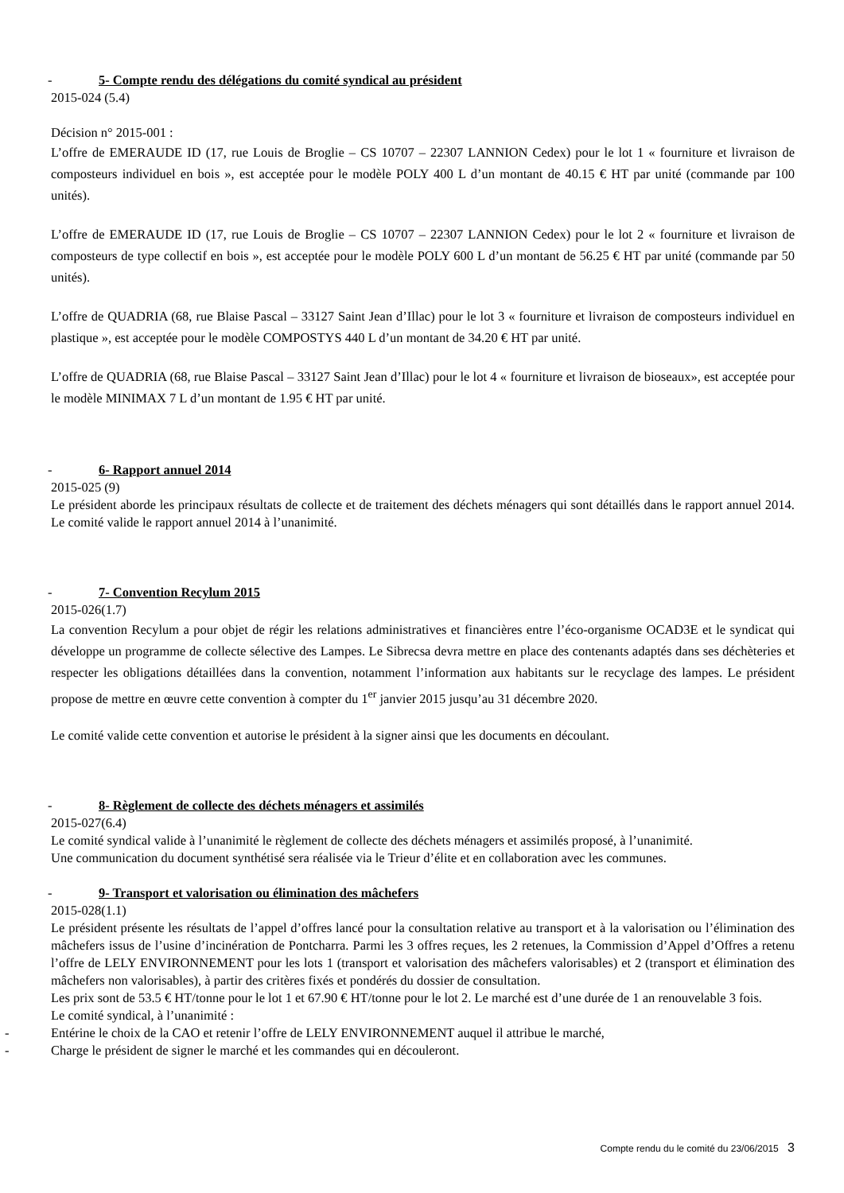- 5- Compte rendu des délégations du comité syndical au président
2015-024 (5.4)
Décision n° 2015-001 :
L’offre de EMERAUDE ID (17, rue Louis de Broglie – CS 10707 – 22307 LANNION Cedex) pour le lot 1 « fourniture et livraison de composteurs individuel en bois », est acceptée pour le modèle POLY 400 L d’un montant de 40.15 € HT par unité (commande par 100 unités).
L’offre de EMERAUDE ID (17, rue Louis de Broglie – CS 10707 – 22307 LANNION Cedex) pour le lot 2 « fourniture et livraison de composteurs de type collectif en bois », est acceptée pour le modèle POLY 600 L d’un montant de 56.25 € HT par unité (commande par 50 unités).
L’offre de QUADRIA (68, rue Blaise Pascal – 33127 Saint Jean d’Illac) pour le lot 3 « fourniture et livraison de composteurs individuel en plastique », est acceptée pour le modèle COMPOSTYS 440 L d’un montant de 34.20 € HT par unité.
L’offre de QUADRIA (68, rue Blaise Pascal – 33127 Saint Jean d’Illac) pour le lot 4 « fourniture et livraison de bioseaux», est acceptée pour le modèle MINIMAX 7 L d’un montant de 1.95 € HT par unité.
- 6- Rapport annuel 2014
2015-025 (9)
Le président aborde les principaux résultats de collecte et de traitement des déchets ménagers qui sont détaillés dans le rapport annuel 2014. Le comité valide le rapport annuel 2014 à l’unanimité.
- 7- Convention Recylum 2015
2015-026(1.7)
La convention Recylum a pour objet de régir les relations administratives et financières entre l’éco-organisme OCAD3E et le syndicat qui développe un programme de collecte sélective des Lampes. Le Sibrecsa devra mettre en place des contenants adaptés dans ses déchèteries et respecter les obligations détaillées dans la convention, notamment l’information aux habitants sur le recyclage des lampes. Le président propose de mettre en œuvre cette convention à compter du 1<sup>er</sup> janvier 2015 jusqu’au 31 décembre 2020.
Le comité valide cette convention et autorise le président à la signer ainsi que les documents en découlant.
- 8- Règlement de collecte des déchets ménagers et assimilés
2015-027(6.4)
Le comité syndical valide à l’unanimité le règlement de collecte des déchets ménagers et assimilés proposé, à l’unanimité.
Une communication du document synthétisé sera réalisée via le Trieur d’élite et en collaboration avec les communes.
- 9- Transport et valorisation ou élimination des mâchefers
2015-028(1.1)
Le président présente les résultats de l’appel d’offres lancé pour la consultation relative au transport et à la valorisation ou l’élimination des mâchefers issus de l’usine d’incinération de Pontcharra. Parmi les 3 offres reçues, les 2 retenues, la Commission d’Appel d’Offres a retenu l’offre de LELY ENVIRONNEMENT pour les lots 1 (transport et valorisation des mâchefers valorisables) et 2 (transport et élimination des mâchefers non valorisables), à partir des critères fixés et pondérés du dossier de consultation.
Les prix sont de 53.5 € HT/tonne pour le lot 1 et 67.90 € HT/tonne pour le lot 2. Le marché est d’une durée de 1 an renouvelable 3 fois.
Le comité syndical, à l’unanimité :
- Entérine le choix de la CAO et retenir l’offre de LELY ENVIRONNEMENT auquel il attribue le marché,
- Charge le président de signer le marché et les commandes qui en découleront.
Compte rendu du le comité du 23/06/2015 3